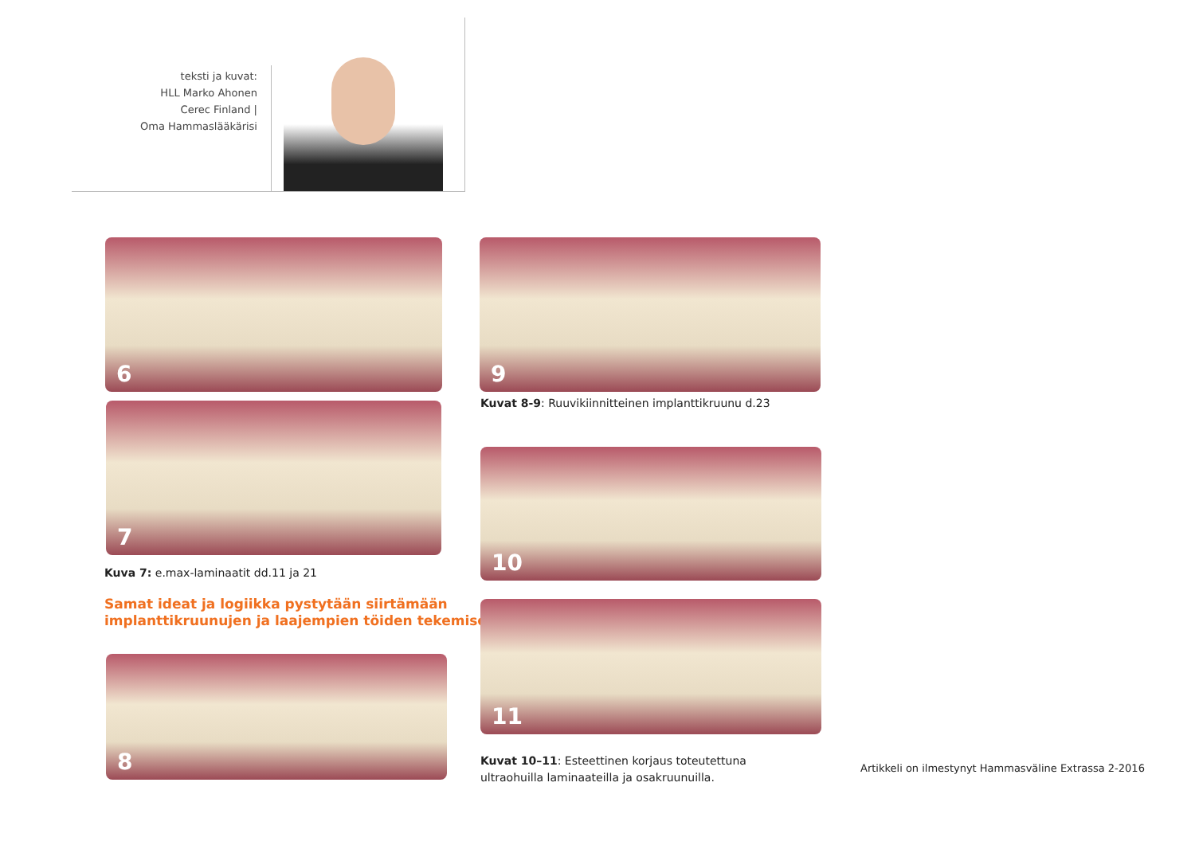teksti ja kuvat:
HLL Marko Ahonen
Cerec Finland |
Oma Hammaslääkärisi
6
7
Kuva 7: e.max-laminaatit dd.11 ja 21
Samat ideat ja logiikka pystytään siirtämään
implanttikruunujen ja laajempien töiden tekemiseen.
8
9
Kuvat 8-9: Ruuvikiinnitteinen implanttikruunu d.23
10
11
Kuvat 10–11: Esteettinen korjaus toteutettuna
ultraohuilla laminaateilla ja osakruunuilla.
Artikkeli on ilmestynyt Hammasväline Extrassa 2-2016